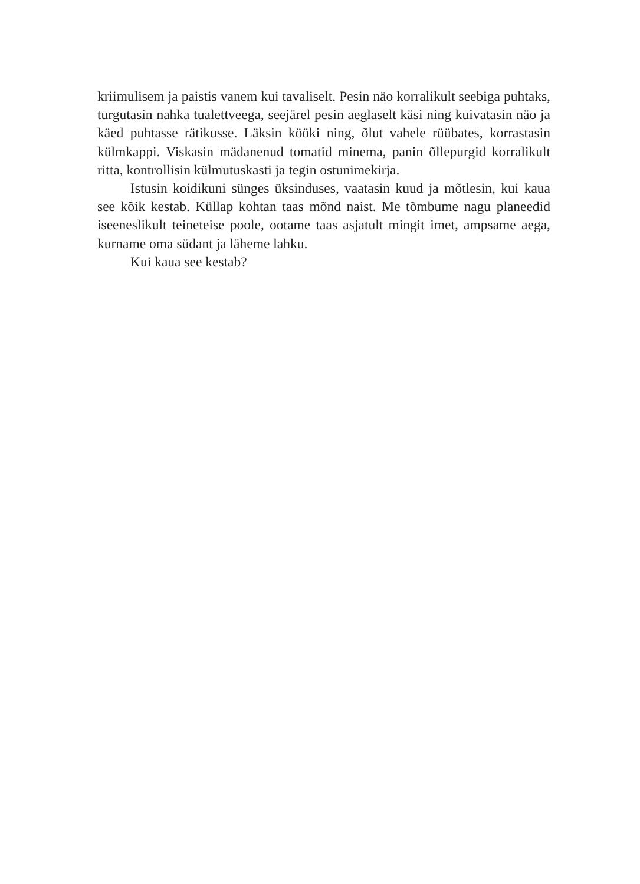kriimulisem ja paistis vanem kui tavaliselt. Pesin näo korralikult seebiga puhtaks, turgutasin nahka tualettveega, seejärel pesin aeglaselt käsi ning kuivatasin näo ja käed puhtasse rätikusse. Läksin kööki ning, õlut vahele rüübates, korrastasin külmkappi. Viskasin mädanenud tomatid minema, panin õllepurgid korralikult ritta, kontrollisin külmutuskasti ja tegin ostunimekirja.
Istusin koidikuni sünges üksinduses, vaatasin kuud ja mõtlesin, kui kaua see kõik kestab. Küllap kohtan taas mõnd naist. Me tõmbume nagu planeedid iseeneslikult teineteise poole, ootame taas asjatult mingit imet, ampsame aega, kurname oma südant ja läheme lahku.
Kui kaua see kestab?